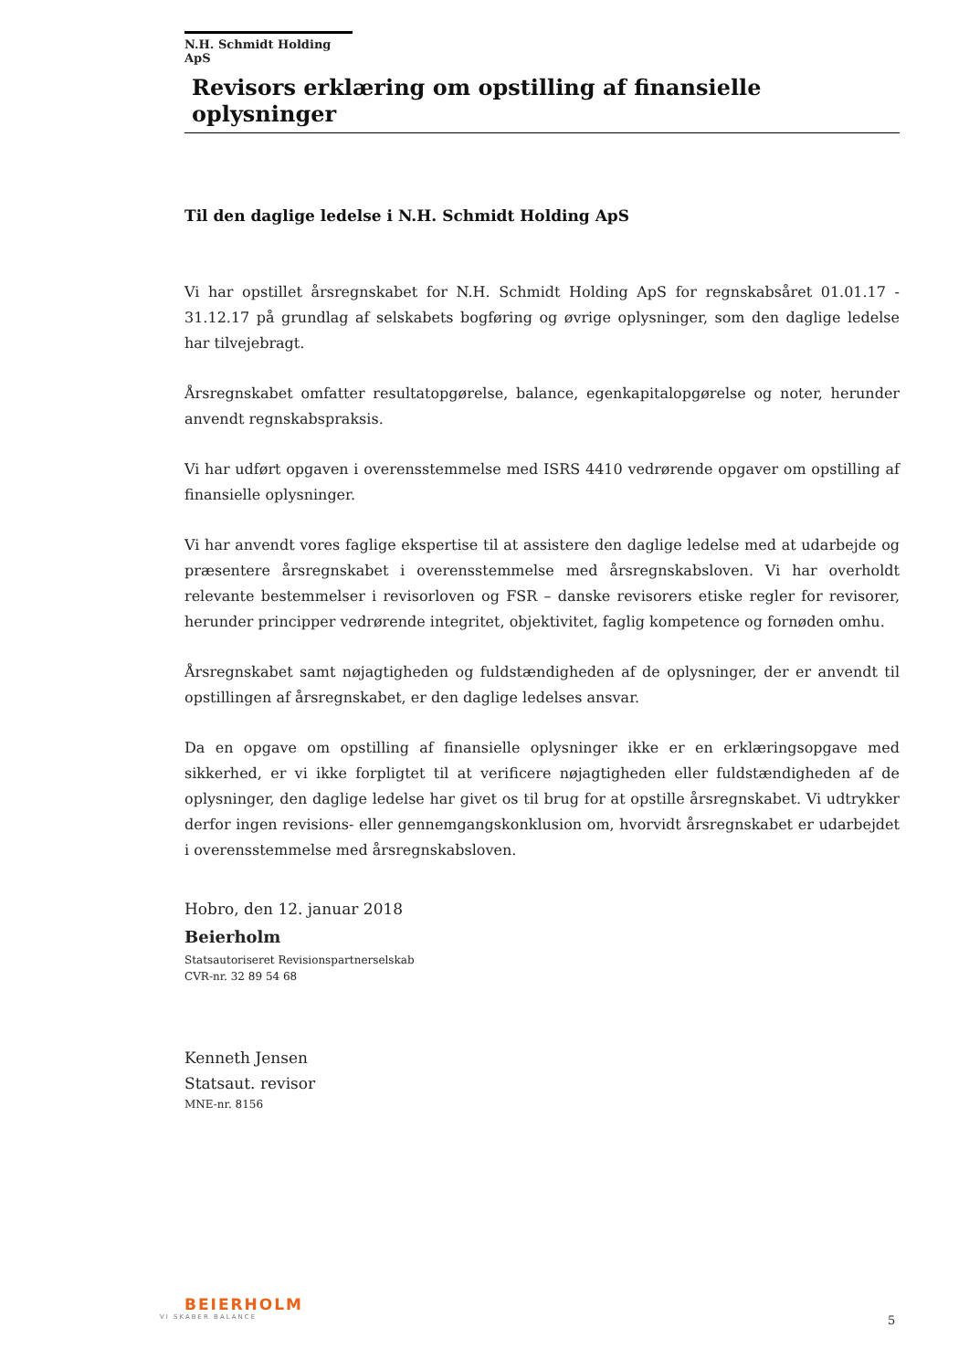N.H. Schmidt Holding ApS
Revisors erklæring om opstilling af finansielle oplysninger
Til den daglige ledelse i N.H. Schmidt Holding ApS
Vi har opstillet årsregnskabet for N.H. Schmidt Holding ApS for regnskabsåret 01.01.17 - 31.12.17 på grundlag af selskabets bogføring og øvrige oplysninger, som den daglige ledelse har tilvejebragt.
Årsregnskabet omfatter resultatopgørelse, balance, egenkapitalopgørelse og noter, herunder anvendt regnskabspraksis.
Vi har udført opgaven i overensstemmelse med ISRS 4410 vedrørende opgaver om opstilling af finansielle oplysninger.
Vi har anvendt vores faglige ekspertise til at assistere den daglige ledelse med at udarbejde og præsentere årsregnskabet i overensstemmelse med årsregnskabsloven. Vi har overholdt relevante bestemmelser i revisorloven og FSR – danske revisorers etiske regler for revisorer, herunder principper vedrørende integritet, objektivitet, faglig kompetence og fornøden omhu.
Årsregnskabet samt nøjagtigheden og fuldstændigheden af de oplysninger, der er anvendt til opstillingen af årsregnskabet, er den daglige ledelses ansvar.
Da en opgave om opstilling af finansielle oplysninger ikke er en erklæringsopgave med sikkerhed, er vi ikke forpligtet til at verificere nøjagtigheden eller fuldstændigheden af de oplysninger, den daglige ledelse har givet os til brug for at opstille årsregnskabet. Vi udtrykker derfor ingen revisions- eller gennemgangskonklusion om, hvorvidt årsregnskabet er udarbejdet i overensstemmelse med årsregnskabsloven.
Hobro, den 12. januar 2018
Beierholm
Statsautoriseret Revisionspartnerselskab
CVR-nr. 32 89 54 68
Kenneth Jensen
Statsaut. revisor
MNE-nr. 8156
BEIERHOLM
VI SKABER BALANCE
5